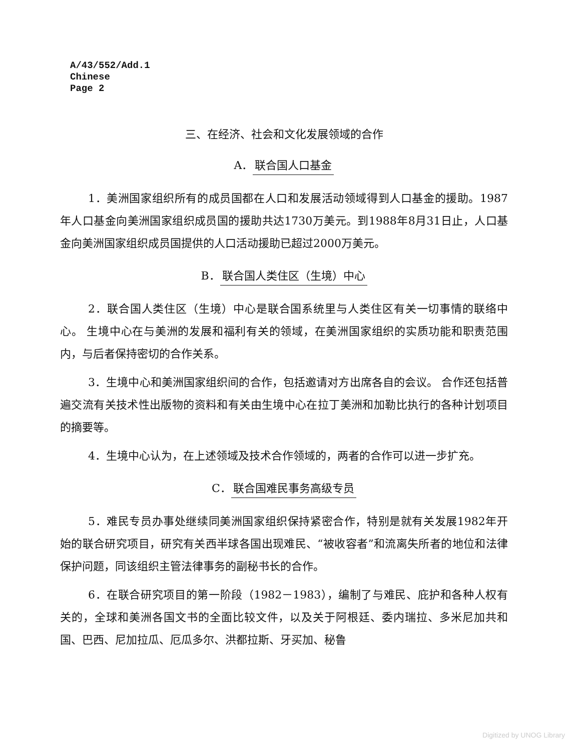A/43/552/Add.1
Chinese
Page 2
三、在经济、社会和文化发展领域的合作
A． 联合国人口基金
1．美洲国家组织所有的成员国都在人口和发展活动领域得到人口基金的援助。1987年人口基金向美洲国家组织成员国的援助共达1730万美元。到1988年8月31日止，人口基金向美洲国家组织成员国提供的人口活动援助已超过2000万美元。
B． 联合国人类住区（生境）中心
2．联合国人类住区（生境）中心是联合国系统里与人类住区有关一切事情的联络中心。 生境中心在与美洲的发展和福利有关的领域，在美洲国家组织的实质功能和职责范围内，与后者保持密切的合作关系。
3．生境中心和美洲国家组织间的合作，包括邀请对方出席各自的会议。 合作还包括普遍交流有关技术性出版物的资料和有关由生境中心在拉丁美洲和加勒比执行的各种计划项目的摘要等。
4．生境中心认为，在上述领域及技术合作领域的，两者的合作可以进一步扩充。
C． 联合国难民事务高级专员
5．难民专员办事处继续同美洲国家组织保持紧密合作，特别是就有关发展1982年开始的联合研究项目，研究有关西半球各国出现难民、“被收容者”和流离失所者的地位和法律保护问题，同该组织主管法律事务的副秘书长的合作。
6．在联合研究项目的第一阶段（1982－1983），编制了与难民、庇护和各种人权有关的，全球和美洲各国文书的全面比较文件，以及关于阿根廷、委内瑞拉、多米尼加共和国、巴西、尼加拉瓜、厄瓜多尔、洪都拉斯、牙买加、秘鲁
Digitized by UNOG Library